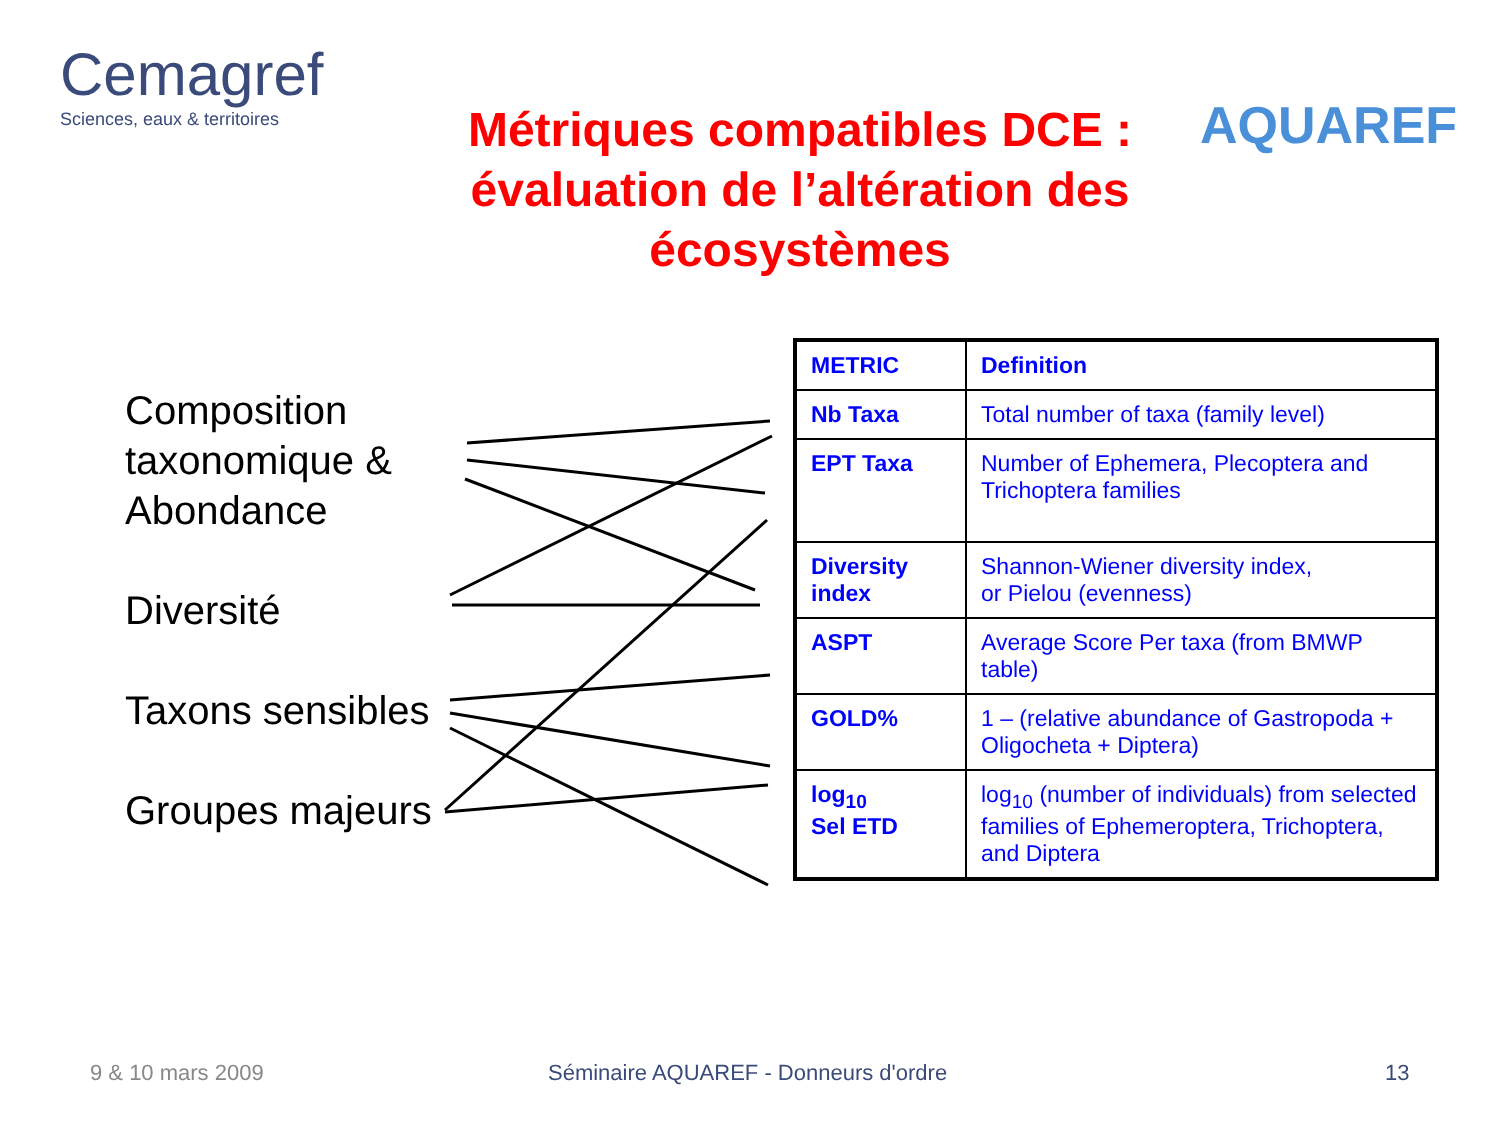Cemagref
Sciences, eaux & territoires
Métriques compatibles DCE : évaluation de l’altération des écosystèmes
AQUAREF
Composition
taxonomique &
Abondance
Diversité
Taxons sensibles
Groupes majeurs
| METRIC | Definition |
| --- | --- |
| Nb Taxa | Total number of taxa (family level) |
| EPT Taxa | Number of Ephemera, Plecoptera and Trichoptera families |
| Diversity index | Shannon-Wiener diversity index, or Pielou (evenness) |
| ASPT | Average Score Per taxa (from BMWP table) |
| GOLD% | 1 – (relative abundance of Gastropoda + Oligocheta + Diptera) |
| log<sub>10</sub> Sel ETD | log<sub>10</sub> (number of individuals) from selected families of Ephemeroptera, Trichoptera, and Diptera |
9 & 10 mars 2009 Séminaire AQUAREF - Donneurs d'ordre 13